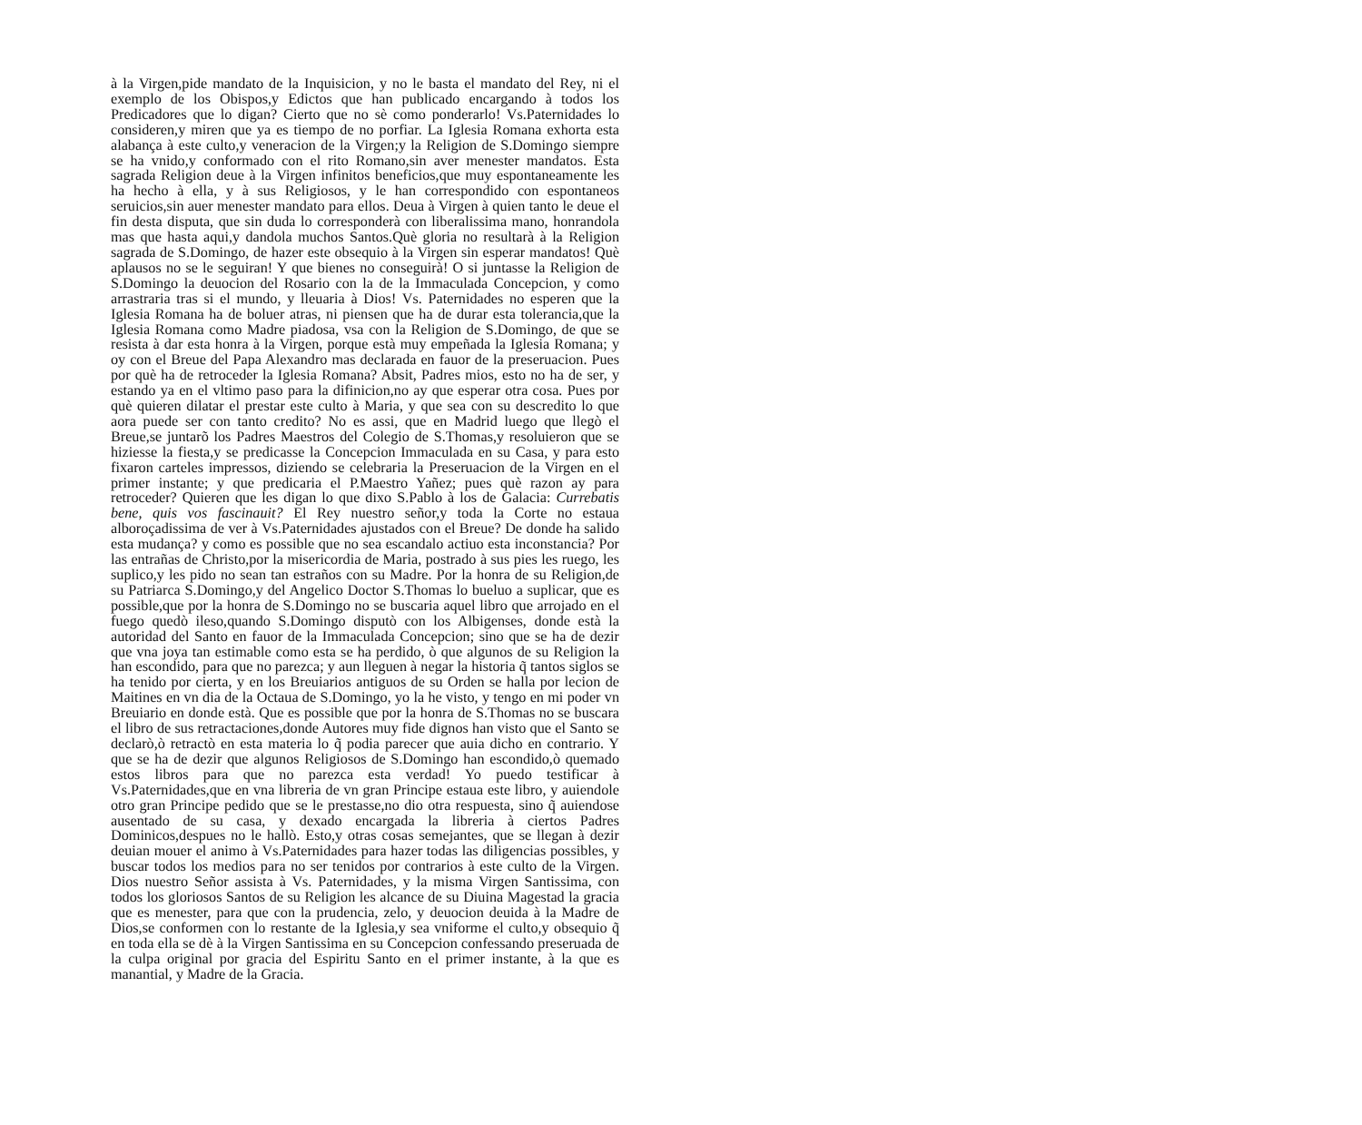à la Virgen,pide mandato de la Inquisicion, y no le basta el mandato del Rey, ni el exemplo de los Obispos,y Edictos que han publicado encargando à todos los Predicadores que lo digan? Cierto que no sè como ponderarlo! Vs.Paternidades lo consideren,y miren que ya es tiempo de no porfiar. La Iglesia Romana exhorta esta alabança à este culto,y veneracion de la Virgen;y la Religion de S.Domingo siempre se ha vnido,y conformado con el rito Romano,sin aver menester mandatos. Esta sagrada Religion deue à la Virgen infinitos beneficios,que muy espontaneamente les ha hecho à ella, y à sus Religiosos, y le han correspondido con espontaneos seruicios,sin auer menester mandato para ellos. Deua à Virgen à quien tanto le deue el fin desta disputa, que sin duda lo corresponderà con liberalissima mano, honrandola mas que hasta aqui,y dandola muchos Santos.Què gloria no resultarà à la Religion sagrada de S.Domingo, de hazer este obsequio à la Virgen sin esperar mandatos! Què aplausos no se le seguiran! Y que bienes no conseguirà! O si juntasse la Religion de S.Domingo la deuocion del Rosario con la de la Immaculada Concepcion, y como arrastraria tras si el mundo, y lleuaria à Dios! Vs. Paternidades no esperen que la Iglesia Romana ha de boluer atras, ni piensen que ha de durar esta tolerancia,que la Iglesia Romana como Madre piadosa, vsa con la Religion de S.Domingo, de que se resista à dar esta honra à la Virgen, porque està muy empeñada la Iglesia Romana; y oy con el Breue del Papa Alexandro mas declarada en fauor de la preseruacion. Pues por què ha de retroceder la Iglesia Romana? Absit, Padres mios, esto no ha de ser, y estando ya en el vltimo paso para la difinicion,no ay que esperar otra cosa. Pues por què quieren dilatar el prestar este culto à Maria, y que sea con su descredito lo que aora puede ser con tanto credito? No es assi, que en Madrid luego que llegò el Breue,se juntarõ los Padres Maestros del Colegio de S.Thomas,y resoluieron que se hiziesse la fiesta,y se predicasse la Concepcion Immaculada en su Casa, y para esto fixaron carteles impressos, diziendo se celebraria la Preseruacion de la Virgen en el primer instante; y que predicaria el P.Maestro Yañez; pues què razon ay para retroceder? Quieren que les digan lo que dixo S.Pablo à los de Galacia: Currebatis bene, quis vos fascinauit? El Rey nuestro señor,y toda la Corte no estaua alboroçadissima de ver à Vs.Paternidades ajustados con el Breue? De donde ha salido esta mudança? y como es possible que no sea escandalo actiuo esta inconstancia? Por las entrañas de Christo,por la misericordia de Maria, postrado à sus pies les ruego, les suplico,y les pido no sean tan estraños con su Madre. Por la honra de su Religion,de su Patriarca S.Domingo,y del Angelico Doctor S.Thomas lo bueluo a suplicar, que es possible,que por la honra de S.Domingo no se buscaria aquel libro que arrojado en el fuego quedò ileso,quando S.Domingo disputò con los Albigenses, donde està la autoridad del Santo en fauor de la Immaculada Concepcion; sino que se ha de dezir que vna joya tan estimable como esta se ha perdido, ò que algunos de su Religion la han escondido, para que no parezca; y aun lleguen à negar la historia q̃ tantos siglos se ha tenido por cierta, y en los Breuiarios antiguos de su Orden se halla por lecion de Maitines en vn dia de la Octaua de S.Domingo, yo la he visto, y tengo en mi poder vn Breuiario en donde està. Que es possible que por la honra de S.Thomas no se buscara el libro de sus retractaciones,donde Autores muy fide dignos han visto que el Santo se declarò,ò retractò en esta materia lo q̃ podia parecer que auia dicho en contrario. Y que se ha de dezir que algunos Religiosos de S.Domingo han escondido,ò quemado estos libros para que no parezca esta verdad! Yo puedo testificar à Vs.Paternidades,que en vna libreria de vn gran Principe estaua este libro, y auiendole otro gran Principe pedido que se le prestasse,no dio otra respuesta, sino q̃ auiendose ausentado de su casa, y dexado encargada la libreria à ciertos Padres Dominicos,despues no le hallò. Esto,y otras cosas semejantes, que se llegan à dezir deuian mouer el animo à Vs.Paternidades para hazer todas las diligencias possibles, y buscar todos los medios para no ser tenidos por contrarios à este culto de la Virgen. Dios nuestro Señor assista à Vs. Paternidades, y la misma Virgen Santissima, con todos los gloriosos Santos de su Religion les alcance de su Diuina Magestad la gracia que es menester, para que con la prudencia, zelo, y deuocion deuida à la Madre de Dios,se conformen con lo restante de la Iglesia,y sea vniforme el culto,y obsequio q̃ en toda ella se dè à la Virgen Santissima en su Concepcion confessando preseruada de la culpa original por gracia del Espiritu Santo en el primer instante, à la que es manantial, y Madre de la Gracia.